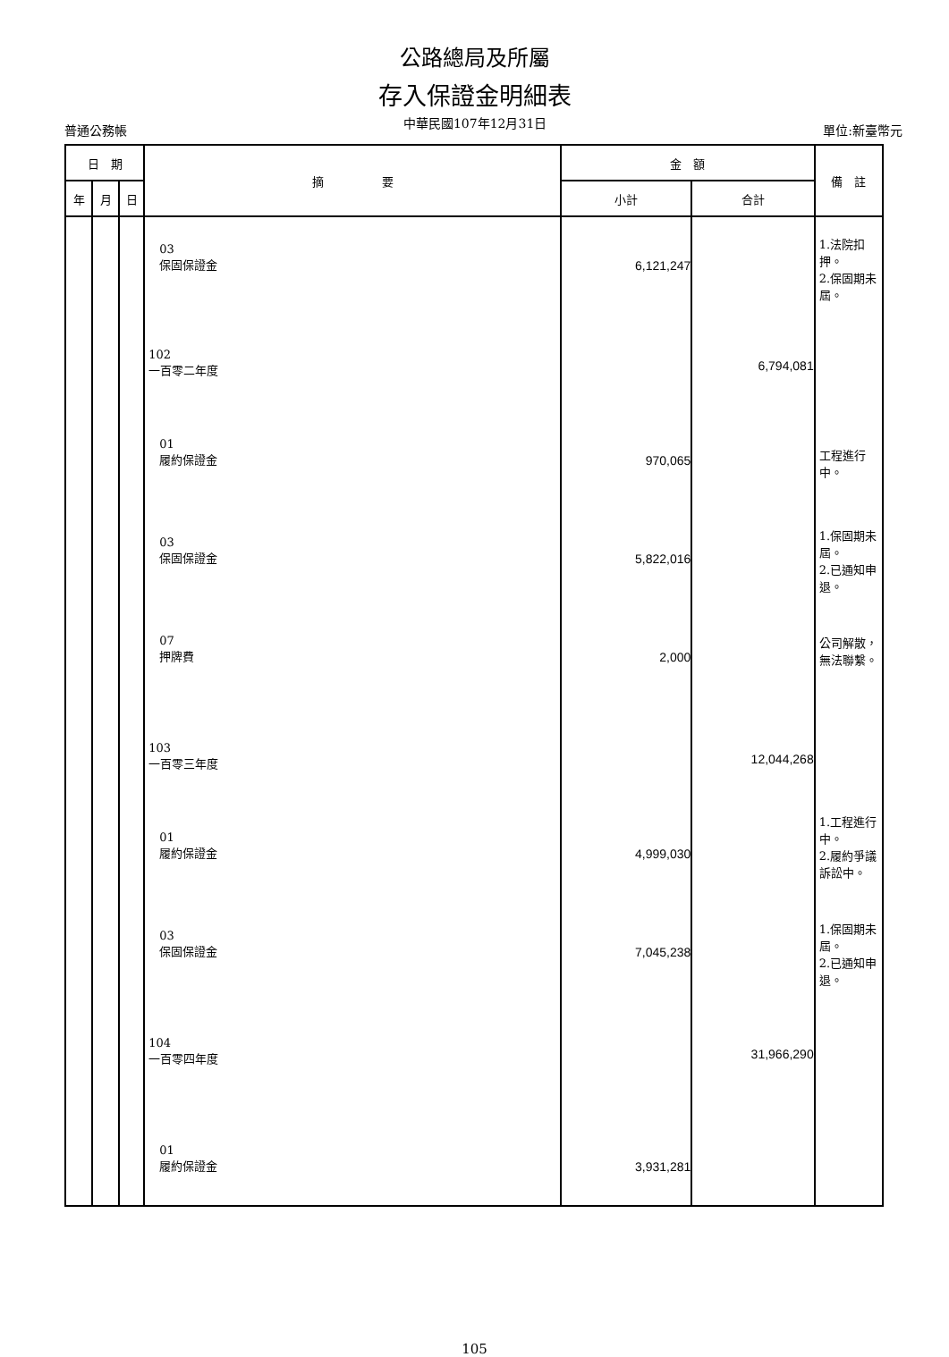公路總局及所屬
存入保證金明細表
普通公務帳 中華民國107年12月31日 單位:新臺幣元
| 日 期 | | | 摘 要 | 金 額 | | 備 註 |
| --- | --- | --- | --- | --- | --- | --- |
| 年 | 月 | 日 | | 小計 | 合計 | |
| | | | 03 保固保證金 | 6,121,247 | | 1.法院扣押。 2.保固期未屆。 |
| | | | 102 一百零二年度 | | 6,794,081 | |
| | | | 01 履約保證金 | 970,065 | | 工程進行中。 |
| | | | 03 保固保證金 | 5,822,016 | | 1.保固期未屆。 2.已通知申退。 |
| | | | 07 押牌費 | 2,000 | | 公司解散，無法聯繫。 |
| | | | 103 一百零三年度 | | 12,044,268 | |
| | | | 01 履約保證金 | 4,999,030 | | 1.工程進行中。 2.履約爭議訴訟中。 |
| | | | 03 保固保證金 | 7,045,238 | | 1.保固期未屆。 2.已通知申退。 |
| | | | 104 一百零四年度 | | 31,966,290 | |
| | | | 01 履約保證金 | 3,931,281 | | |
105